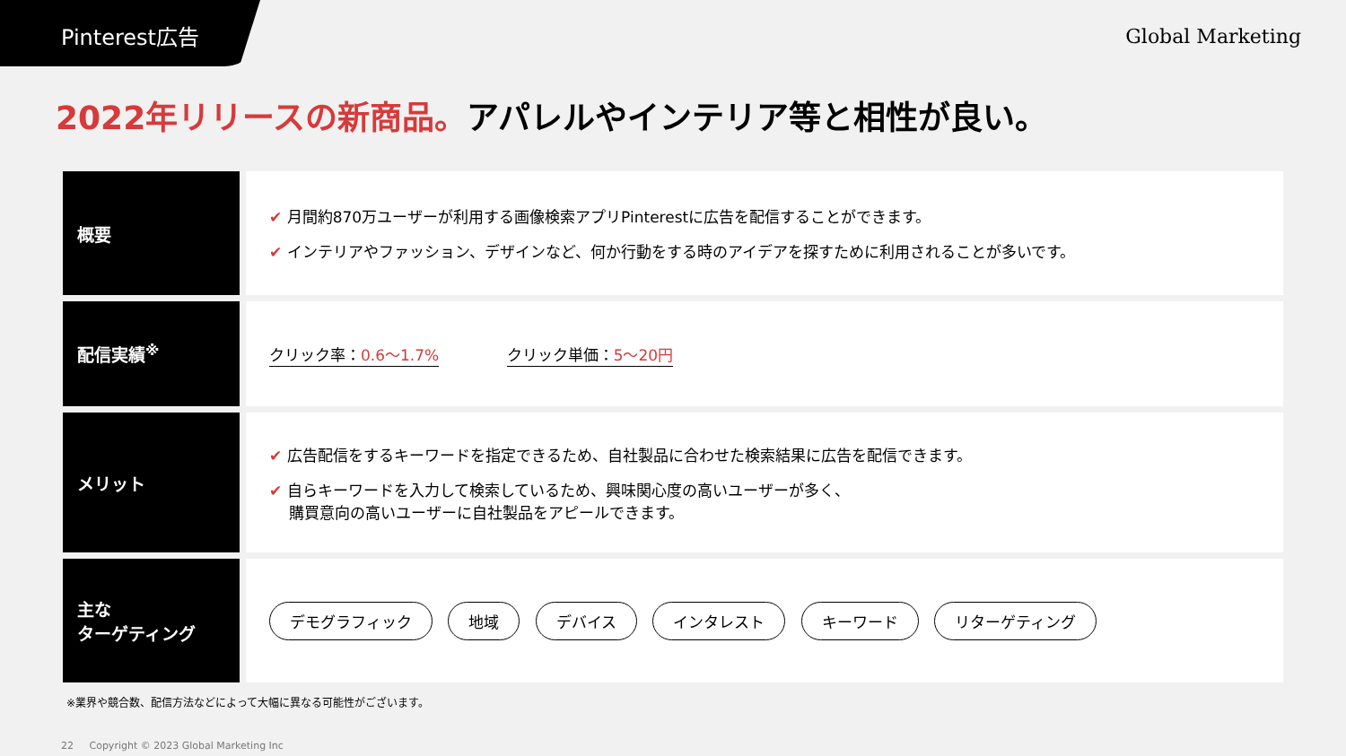Pinterest広告
Global Marketing
2022年リリースの新商品。アパレルやインテリア等と相性が良い。
| 概要 | ✔ 月間約870万ユーザーが利用する画像検索アプリPinterestに広告を配信することができます。 ✔ インテリアやファッション、デザインなど、何か行動をする時のアイデアを探すために利用されることが多いです。 |
| 配信実績<sup>※</sup> | クリック率： 0.6〜1.7% クリック単価： 5〜20円 |
| メリット | ✔ 広告配信をするキーワードを指定できるため、自社製品に合わせた検索結果に広告を配信できます。 ✔ 自らキーワードを入力して検索しているため、興味関心度の高いユーザーが多く、 購買意向の高いユーザーに自社製品をアピールできます。 |
| 主な ターゲティング | デモグラフィック 地域 デバイス インタレスト キーワード リターゲティング |
※業界や競合数、配信方法などによって大幅に異なる可能性がございます。
22 Copyright © 2023 Global Marketing Inc